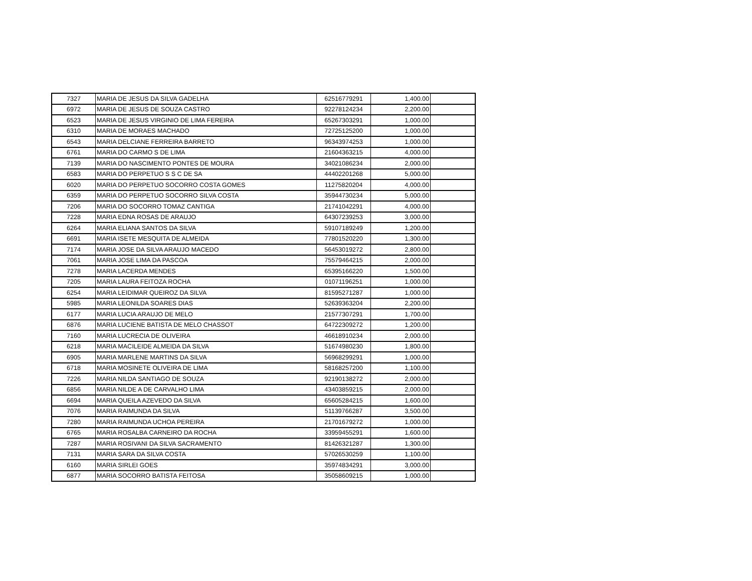| 7327 | MARIA DE JESUS DA SILVA GADELHA | 62516779291 | 1,400.00 | |
| 6972 | MARIA DE JESUS DE SOUZA CASTRO | 92278124234 | 2,200.00 | |
| 6523 | MARIA DE JESUS VIRGINIO DE LIMA FEREIRA | 65267303291 | 1,000.00 | |
| 6310 | MARIA DE MORAES MACHADO | 72725125200 | 1,000.00 | |
| 6543 | MARIA DELCIANE FERREIRA BARRETO | 96343974253 | 1,000.00 | |
| 6761 | MARIA DO CARMO S DE LIMA | 21604363215 | 4,000.00 | |
| 7139 | MARIA DO NASCIMENTO PONTES DE MOURA | 34021086234 | 2,000.00 | |
| 6583 | MARIA DO PERPETUO S S C DE SA | 44402201268 | 5,000.00 | |
| 6020 | MARIA DO PERPETUO SOCORRO COSTA GOMES | 11275820204 | 4,000.00 | |
| 6359 | MARIA DO PERPETUO SOCORRO SILVA COSTA | 35944730234 | 5,000.00 | |
| 7206 | MARIA DO SOCORRO TOMAZ CANTIGA | 21741042291 | 4,000.00 | |
| 7228 | MARIA EDNA ROSAS DE ARAUJO | 64307239253 | 3,000.00 | |
| 6264 | MARIA ELIANA SANTOS DA SILVA | 59107189249 | 1,200.00 | |
| 6691 | MARIA ISETE MESQUITA DE ALMEIDA | 77801520220 | 1,300.00 | |
| 7174 | MARIA JOSE DA SILVA ARAUJO MACEDO | 56453019272 | 2,800.00 | |
| 7061 | MARIA JOSE LIMA DA PASCOA | 75579464215 | 2,000.00 | |
| 7278 | MARIA LACERDA MENDES | 65395166220 | 1,500.00 | |
| 7205 | MARIA LAURA FEITOZA ROCHA | 01071196251 | 1,000.00 | |
| 6254 | MARIA LEIDIMAR QUEIROZ DA SILVA | 81595271287 | 1,000.00 | |
| 5985 | MARIA LEONILDA SOARES DIAS | 52639363204 | 2,200.00 | |
| 6177 | MARIA LUCIA ARAUJO DE MELO | 21577307291 | 1,700.00 | |
| 6876 | MARIA LUCIENE BATISTA DE MELO CHASSOT | 64722309272 | 1,200.00 | |
| 7160 | MARIA LUCRECIA DE OLIVEIRA | 46618910234 | 2,000.00 | |
| 6218 | MARIA MACILEIDE ALMEIDA DA SILVA | 51674980230 | 1,800.00 | |
| 6905 | MARIA MARLENE MARTINS DA SILVA | 56968299291 | 1,000.00 | |
| 6718 | MARIA MOSINETE OLIVEIRA DE LIMA | 58168257200 | 1,100.00 | |
| 7226 | MARIA NILDA SANTIAGO DE SOUZA | 92190138272 | 2,000.00 | |
| 6856 | MARIA NILDE A DE CARVALHO LIMA | 43403859215 | 2,000.00 | |
| 6694 | MARIA QUEILA AZEVEDO DA SILVA | 65605284215 | 1,600.00 | |
| 7076 | MARIA RAIMUNDA DA SILVA | 51139766287 | 3,500.00 | |
| 7280 | MARIA RAIMUNDA UCHOA PEREIRA | 21701679272 | 1,000.00 | |
| 6765 | MARIA ROSALBA CARNEIRO DA ROCHA | 33959455291 | 1,600.00 | |
| 7287 | MARIA ROSIVANI DA SILVA SACRAMENTO | 81426321287 | 1,300.00 | |
| 7131 | MARIA SARA DA SILVA COSTA | 57026530259 | 1,100.00 | |
| 6160 | MARIA SIRLEI GOES | 35974834291 | 3,000.00 | |
| 6877 | MARIA SOCORRO BATISTA FEITOSA | 35058609215 | 1,000.00 | |